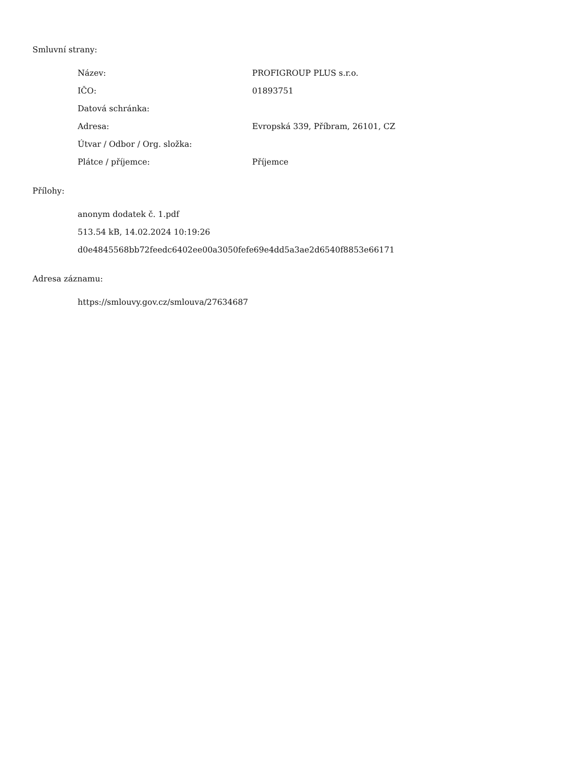Smluvní strany:
| Název: | PROFIGROUP PLUS s.r.o. |
| IČO: | 01893751 |
| Datová schránka: | |
| Adresa: | Evropská 339, Příbram, 26101, CZ |
| Útvar / Odbor / Org. složka: | |
| Plátce / příjemce: | Příjemce |
Přílohy:
anonym dodatek č. 1.pdf
513.54 kB, 14.02.2024 10:19:26
d0e4845568bb72feedc6402ee00a3050fefe69e4dd5a3ae2d6540f8853e66171
Adresa záznamu:
https://smlouvy.gov.cz/smlouva/27634687